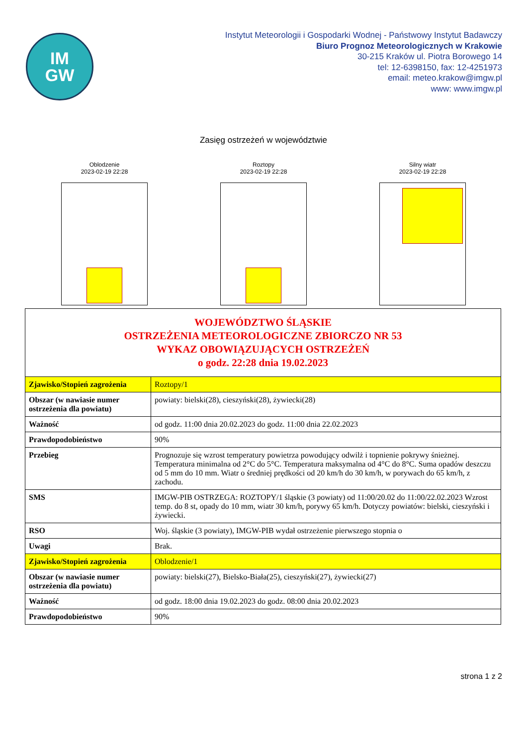IM
GW
Instytut Meteorologii i Gospodarki Wodnej - Państwowy Instytut Badawczy
Biuro Prognoz Meteorologicznych w Krakowie
30-215 Kraków ul. Piotra Borowego 14
tel: 12-6398150, fax: 12-4251973
email: meteo.krakow@imgw.pl
www: www.imgw.pl
Zasięg ostrzeżeń w województwie
Oblodzenie
2023-02-19 22:28
Roztopy
2023-02-19 22:28
Silny wiatr
2023-02-19 22:28
| WOJEWÓDZTWO ŚLĄSKIE OSTRZEŻENIA METEOROLOGICZNE ZBIORCZO NR 53 WYKAZ OBOWIĄZUJĄCYCH OSTRZEŻEŃ o godz. 22:28 dnia 19.02.2023 | |
| Zjawisko/Stopień zagrożenia | Roztopy/1 |
| Obszar (w nawiasie numer ostrzeżenia dla powiatu) | powiaty: bielski(28), cieszyński(28), żywiecki(28) |
| Ważność | od godz. 11:00 dnia 20.02.2023 do godz. 11:00 dnia 22.02.2023 |
| Prawdopodobieństwo | 90% |
| Przebieg | Prognozuje się wzrost temperatury powietrza powodujący odwilż i topnienie pokrywy śnieżnej. Temperatura minimalna od 2°C do 5°C. Temperatura maksymalna od 4°C do 8°C. Suma opadów deszczu od 5 mm do 10 mm. Wiatr o średniej prędkości od 20 km/h do 30 km/h, w porywach do 65 km/h, z zachodu. |
| SMS | IMGW-PIB OSTRZEGA: ROZTOPY/1 śląskie (3 powiaty) od 11:00/20.02 do 11:00/22.02.2023 Wzrost temp. do 8 st, opady do 10 mm, wiatr 30 km/h, porywy 65 km/h. Dotyczy powiatów: bielski, cieszyński i żywiecki. |
| RSO | Woj. śląskie (3 powiaty), IMGW-PIB wydał ostrzeżenie pierwszego stopnia o |
| Uwagi | Brak. |
| Zjawisko/Stopień zagrożenia | Oblodzenie/1 |
| Obszar (w nawiasie numer ostrzeżenia dla powiatu) | powiaty: bielski(27), Bielsko-Biała(25), cieszyński(27), żywiecki(27) |
| Ważność | od godz. 18:00 dnia 19.02.2023 do godz. 08:00 dnia 20.02.2023 |
| Prawdopodobieństwo | 90% |
strona 1 z 2